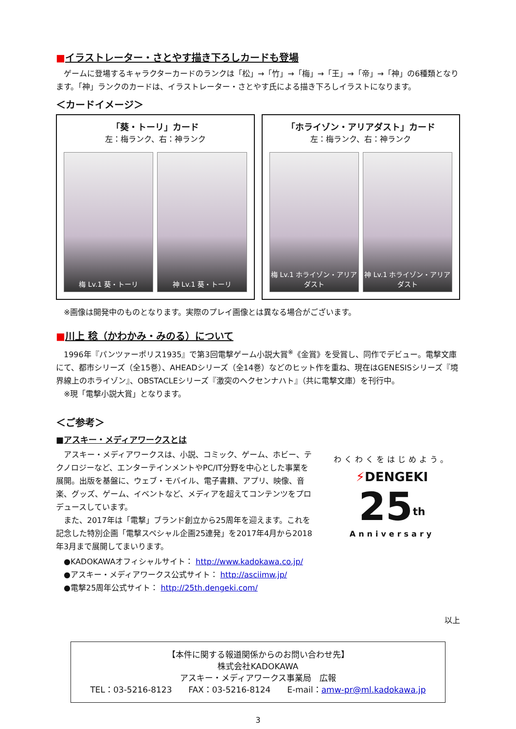■イラストレーター・さとやす描き下ろしカードも登場
ゲームに登場するキャラクターカードのランクは「松」→「竹」→「梅」→「王」→「帝」→「神」の6種類となります。「神」ランクのカードは、イラストレーター・さとやす氏による描き下ろしイラストになります。
＜カードイメージ＞
「葵・トーリ」カード
左：梅ランク、右：神ランク
梅 Lv.1 葵・トーリ 神 Lv.1 葵・トーリ
「ホライゾン・アリアダスト」カード
左：梅ランク、右：神ランク
梅 Lv.1 ホライゾン・アリアダスト 神 Lv.1 ホライゾン・アリアダスト
※画像は開発中のものとなります。実際のプレイ画像とは異なる場合がございます。
■川上 稔（かわかみ・みのる）について
1996年『パンツァーポリス1935』で第3回電撃ゲーム小説大賞<sup>※</sup>《金賞》を受賞し、同作でデビュー。電撃文庫にて、都市シリーズ（全15巻）、AHEADシリーズ（全14巻）などのヒット作を重ね、現在はGENESISシリーズ『境界線上のホライゾン』、OBSTACLEシリーズ『激突のヘクセンナハト』（共に電撃文庫）を刊行中。
※現「電撃小説大賞」となります。
＜ご参考＞
■アスキー・メディアワークスとは
アスキー・メディアワークスは、小説、コミック、ゲーム、ホビー、テクノロジーなど、エンターテインメントやPC/IT分野を中心とした事業を展開。出版を基盤に、ウェブ・モバイル、電子書籍、アプリ、映像、音楽、グッズ、ゲーム、イベントなど、メディアを超えてコンテンツをプロデュースしています。
また、2017年は「電撃」ブランド創立から25周年を迎えます。これを記念した特別企画「電撃スペシャル企画25連発」を2017年4月から2018年3月まで展開してまいります。
●KADOKAWAオフィシャルサイト： http://www.kadokawa.co.jp/
●アスキー・メディアワークス公式サイト： http://asciimw.jp/
●電撃25周年公式サイト： http://25th.dengeki.com/
わくわくをはじめよう。
⚡DENGEKI 25<sup>th</sup>
Anniversary
以上
【本件に関する報道関係からのお問い合わせ先】
株式会社KADOKAWA
アスキー・メディアワークス事業局　広報
TEL：03-5216-8123　　FAX：03-5216-8124　　E-mail：amw-pr@ml.kadokawa.jp
3